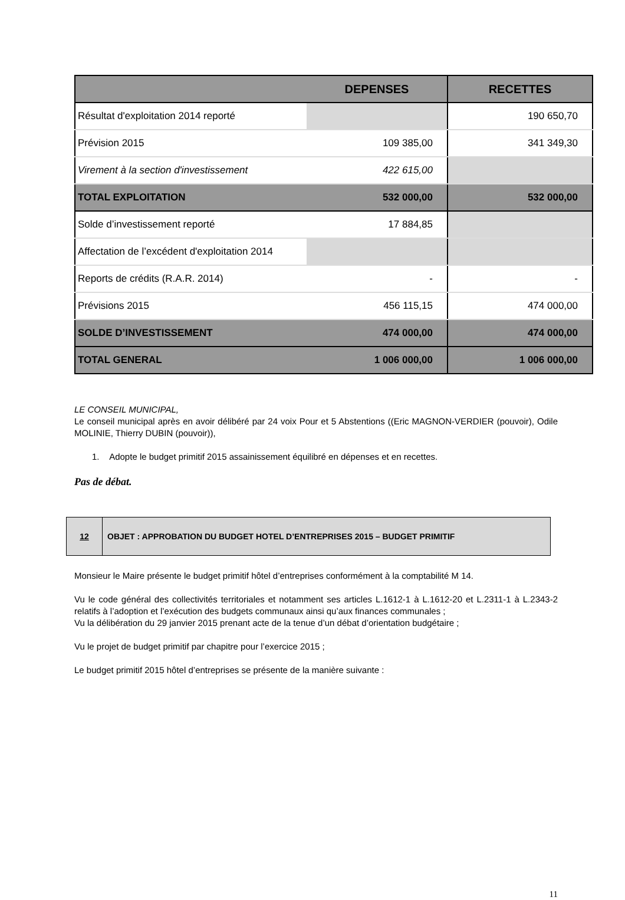| | DEPENSES | RECETTES |
| --- | --- | --- |
| Résultat d'exploitation 2014 reporté | | 190 650,70 |
| Prévision 2015 | 109 385,00 | 341 349,30 |
| Virement à la section d'investissement | 422 615,00 | |
| TOTAL EXPLOITATION | 532 000,00 | 532 000,00 |
| Solde d’investissement reporté | 17 884,85 | |
| Affectation de l’excédent d'exploitation 2014 | | |
| Reports de crédits (R.A.R. 2014) | - | - |
| Prévisions 2015 | 456 115,15 | 474 000,00 |
| SOLDE D’INVESTISSEMENT | 474 000,00 | 474 000,00 |
| TOTAL GENERAL | 1 006 000,00 | 1 006 000,00 |
LE CONSEIL MUNICIPAL,
Le conseil municipal après en avoir délibéré par 24 voix Pour et 5 Abstentions ((Eric MAGNON-VERDIER (pouvoir), Odile MOLINIE, Thierry DUBIN (pouvoir)),
1. Adopte le budget primitif 2015 assainissement équilibré en dépenses et en recettes.
Pas de débat.
| 12 | OBJET : APPROBATION DU BUDGET HOTEL D’ENTREPRISES 2015 – BUDGET PRIMITIF |
Monsieur le Maire présente le budget primitif hôtel d’entreprises conformément à la comptabilité M 14.
Vu le code général des collectivités territoriales et notamment ses articles L.1612-1 à L.1612-20 et L.2311-1 à L.2343-2 relatifs à l’adoption et l’exécution des budgets communaux ainsi qu’aux finances communales ;
Vu la délibération du 29 janvier 2015 prenant acte de la tenue d’un débat d’orientation budgétaire ;
Vu le projet de budget primitif par chapitre pour l’exercice 2015 ;
Le budget primitif 2015 hôtel d’entreprises se présente de la manière suivante :
11